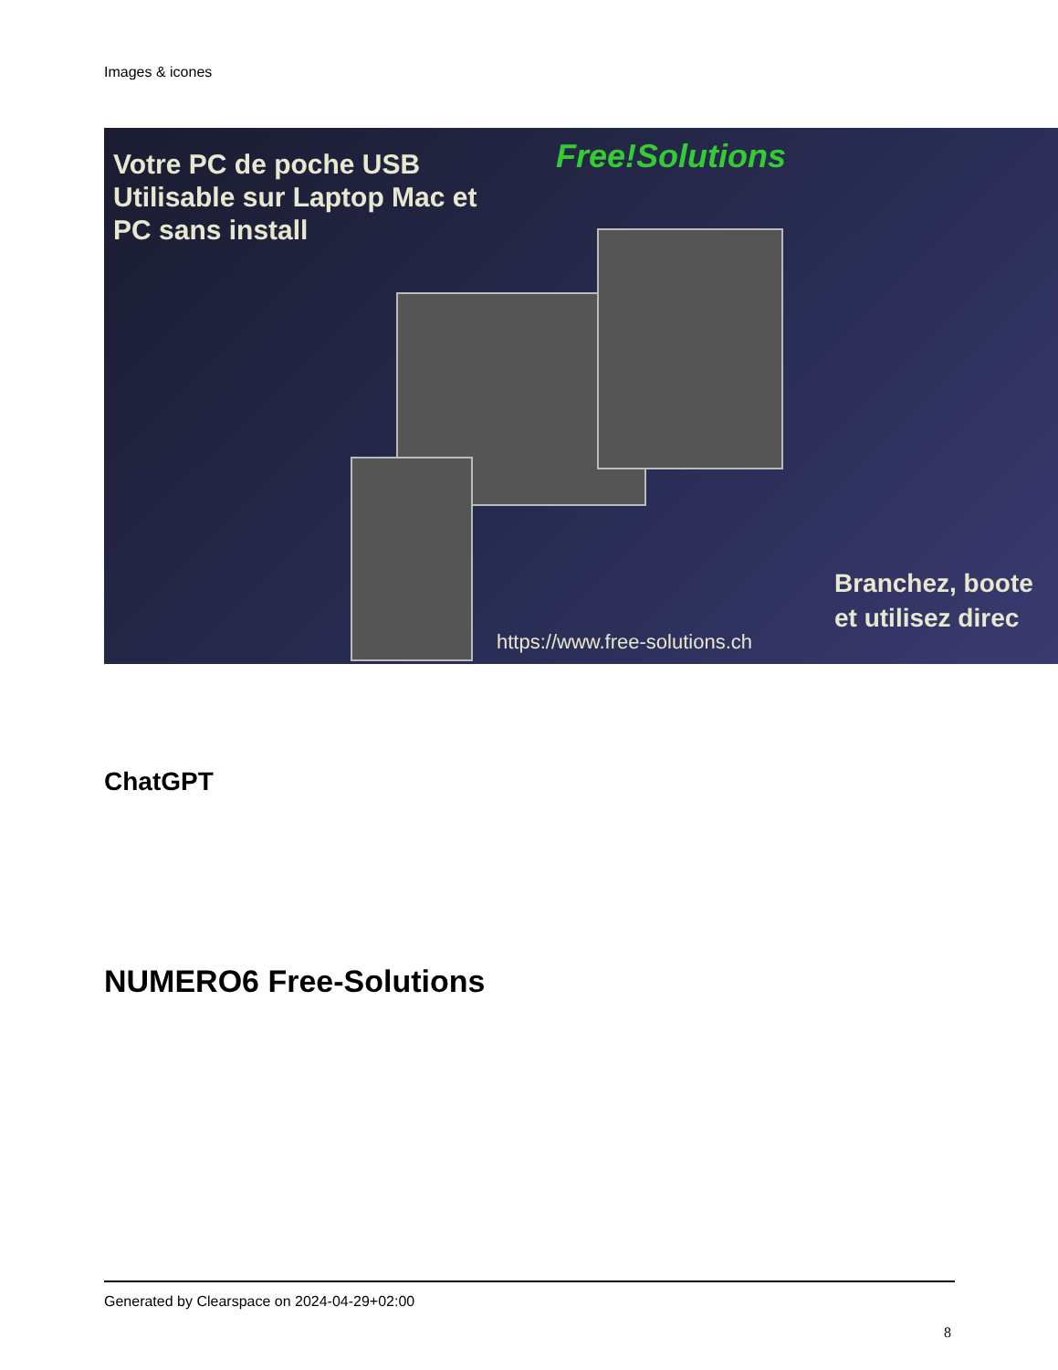Images & icones
Votre PC de poche USB
Utilisable sur Laptop Mac et
PC sans install
Free!Solutions
Branchez, boote
et utilisez direc
https://www.free-solutions.ch
ChatGPT
NUMERO6 Free-Solutions
Generated by Clearspace on 2024-04-29+02:00
8